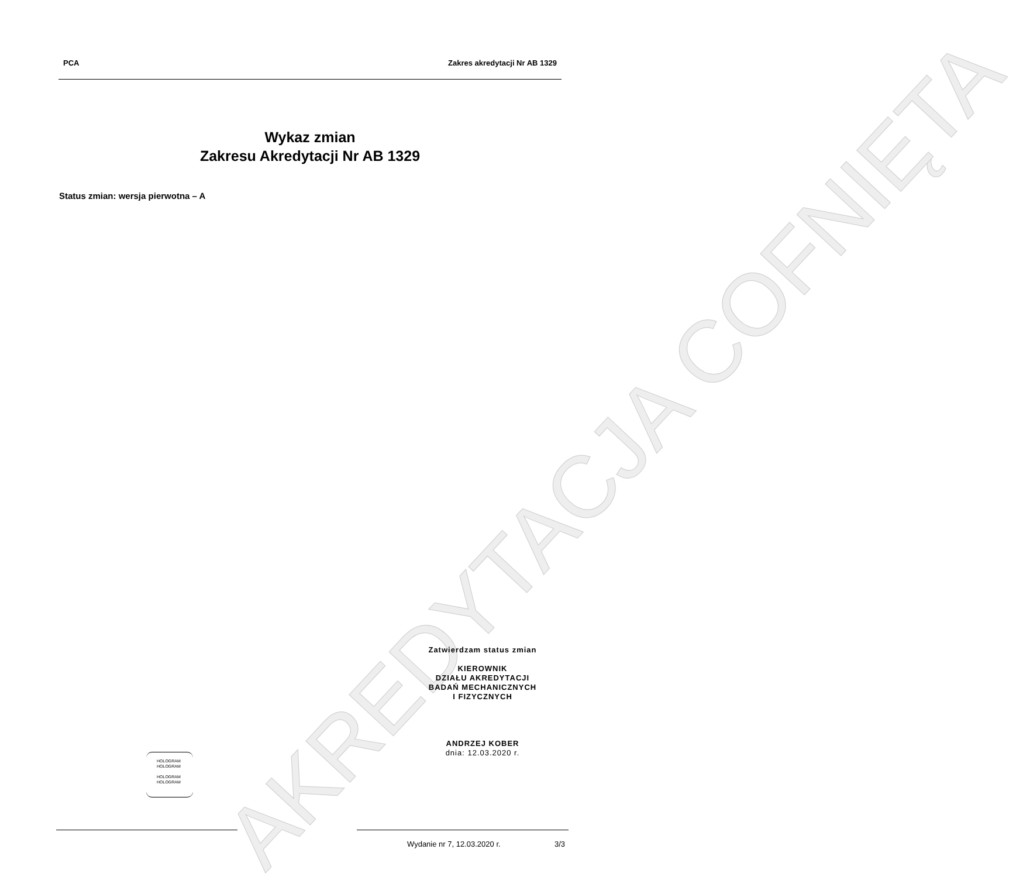PCA Zakres akredytacji Nr AB 1329
AKREDYTACJA COFNIĘTA
Wykaz zmian
Zakresu Akredytacji Nr AB 1329
Status zmian: wersja pierwotna – A
Zatwierdzam status zmian
KIEROWNIK
DZIAŁU AKREDYTACJI
BADAŃ MECHANICZNYCH
I FIZYCZNYCH
ANDRZEJ KOBER
dnia: 12.03.2020 r.
HOLOGRAM
HOLOGRAM
HOLOGRAM
HOLOGRAM
Wydanie nr 7, 12.03.2020 r. 3/3